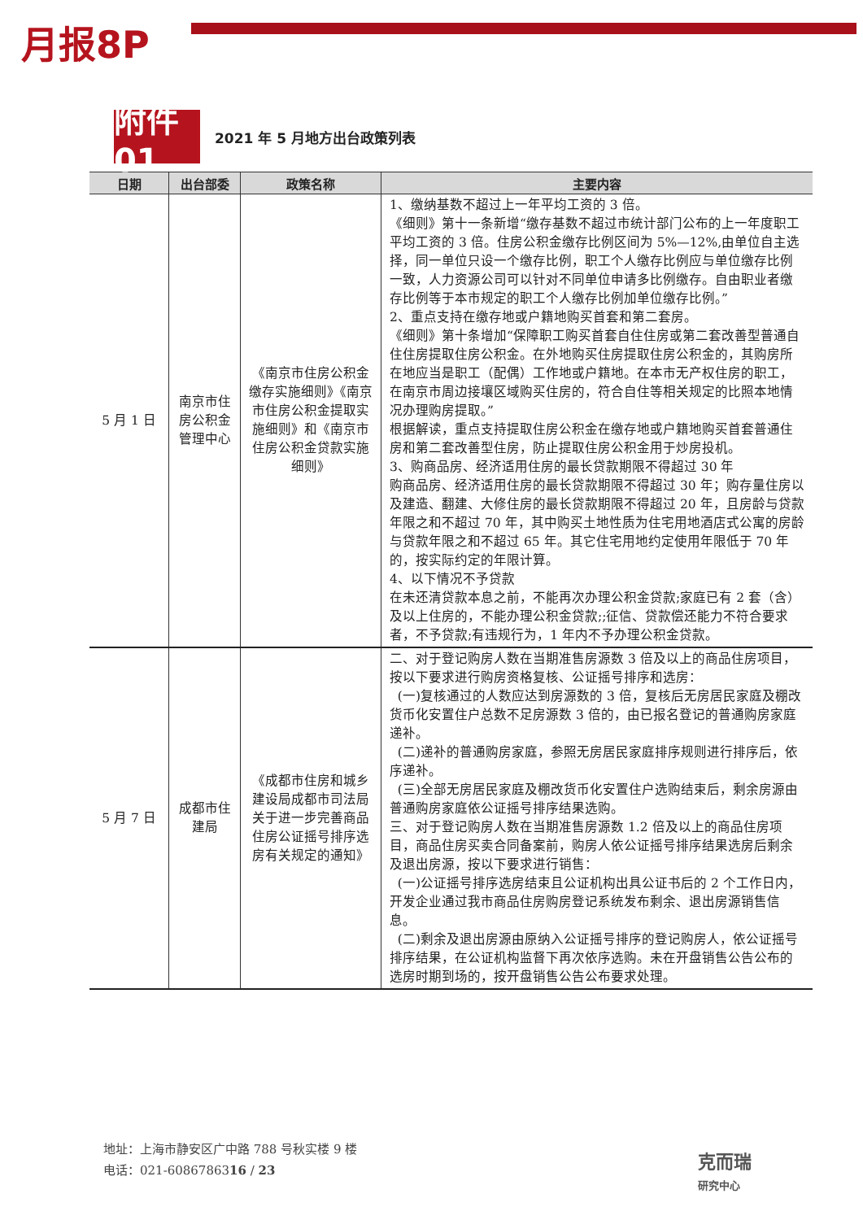月报8P
附件01
2021 年 5 月地方出台政策列表
| 日期 | 出台部委 | 政策名称 | 主要内容 |
| --- | --- | --- | --- |
| 5 月 1 日 | 南京市住房公积金管理中心 | 《南京市住房公积金缴存实施细则》《南京市住房公积金提取实施细则》和《南京市住房公积金贷款实施细则》 | 1、缴纳基数不超过上一年平均工资的 3 倍。 《细则》第十一条新增“缴存基数不超过市统计部门公布的上一年度职工平均工资的 3 倍。住房公积金缴存比例区间为 5%—12%,由单位自主选择，同一单位只设一个缴存比例，职工个人缴存比例应与单位缴存比例一致，人力资源公司可以针对不同单位申请多比例缴存。自由职业者缴存比例等于本市规定的职工个人缴存比例加单位缴存比例。” 2、重点支持在缴存地或户籍地购买首套和第二套房。 《细则》第十条增加“保障职工购买首套自住住房或第二套改善型普通自住住房提取住房公积金。在外地购买住房提取住房公积金的，其购房所在地应当是职工（配偶）工作地或户籍地。在本市无产权住房的职工，在南京市周边接壤区域购买住房的，符合自住等相关规定的比照本地情况办理购房提取。” 根据解读，重点支持提取住房公积金在缴存地或户籍地购买首套普通住房和第二套改善型住房，防止提取住房公积金用于炒房投机。 3、购商品房、经济适用住房的最长贷款期限不得超过 30 年 购商品房、经济适用住房的最长贷款期限不得超过 30 年；购存量住房以及建造、翻建、大修住房的最长贷款期限不得超过 20 年，且房龄与贷款年限之和不超过 70 年，其中购买土地性质为住宅用地酒店式公寓的房龄与贷款年限之和不超过 65 年。其它住宅用地约定使用年限低于 70 年的，按实际约定的年限计算。 4、以下情况不予贷款 在未还清贷款本息之前，不能再次办理公积金贷款;家庭已有 2 套（含）及以上住房的，不能办理公积金贷款;;征信、贷款偿还能力不符合要求者，不予贷款;有违规行为，1 年内不予办理公积金贷款。 |
| 5 月 7 日 | 成都市住建局 | 《成都市住房和城乡建设局成都市司法局关于进一步完善商品住房公证摇号排序选房有关规定的通知》 | 二、对于登记购房人数在当期准售房源数 3 倍及以上的商品住房项目，按以下要求进行购房资格复核、公证摇号排序和选房： (一)复核通过的人数应达到房源数的 3 倍，复核后无房居民家庭及棚改货币化安置住户总数不足房源数 3 倍的，由已报名登记的普通购房家庭递补。 (二)递补的普通购房家庭，参照无房居民家庭排序规则进行排序后，依序递补。 (三)全部无房居民家庭及棚改货币化安置住户选购结束后，剩余房源由普通购房家庭依公证摇号排序结果选购。 三、对于登记购房人数在当期准售房源数 1.2 倍及以上的商品住房项目，商品住房买卖合同备案前，购房人依公证摇号排序结果选房后剩余及退出房源，按以下要求进行销售： (一)公证摇号排序选房结束且公证机构出具公证书后的 2 个工作日内，开发企业通过我市商品住房购房登记系统发布剩余、退出房源销售信息。 (二)剩余及退出房源由原纳入公证摇号排序的登记购房人，依公证摇号排序结果，在公证机构监督下再次依序选购。未在开盘销售公告公布的选房时期到场的，按开盘销售公告公布要求处理。 |
地址：上海市静安区广中路 788 号秋实楼 9 楼
电话：021-6086786316 / 23
克而瑞
研究中心